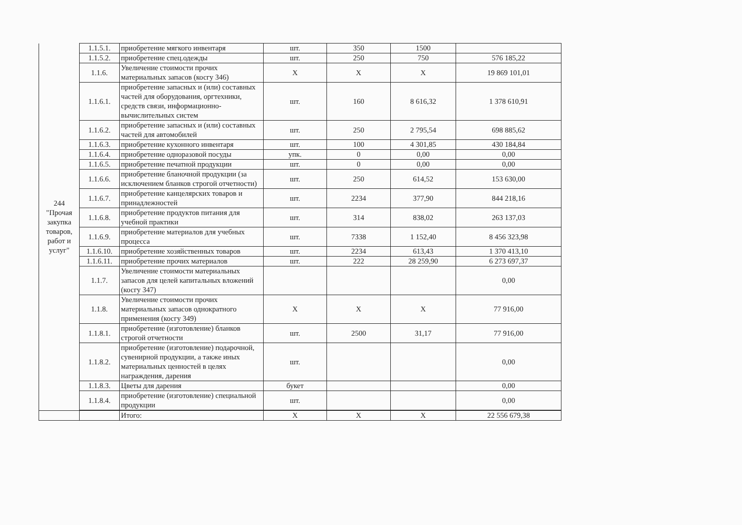| 244 "Прочая закупка товаров, работ и услуг" | 1.1.5.1. | приобретение мягкого инвентаря | шт. | 350 | 1500 | |
| | 1.1.5.2. | приобретение спец.одежды | шт. | 250 | 750 | 576 185,22 |
| | 1.1.6. | Увеличение стоимости прочих материальных запасов (косгу 346) | X | X | X | 19 869 101,01 |
| | 1.1.6.1. | приобретение запасных и (или) составных частей для оборудования, оргтехники, средств связи, информационно-вычислительных систем | шт. | 160 | 8 616,32 | 1 378 610,91 |
| | 1.1.6.2. | приобретение запасных и (или) составных частей для автомобилей | шт. | 250 | 2 795,54 | 698 885,62 |
| | 1.1.6.3. | приобретение кухонного инвентаря | шт. | 100 | 4 301,85 | 430 184,84 |
| | 1.1.6.4. | приобретение одноразовой посуды | упк. | 0 | 0,00 | 0,00 |
| | 1.1.6.5. | приобретение печатной продукции | шт. | 0 | 0,00 | 0,00 |
| | 1.1.6.6. | приобретение бланочной продукции (за исключением бланков строгой отчетности) | шт. | 250 | 614,52 | 153 630,00 |
| | 1.1.6.7. | приобретение канцелярских товаров и принадлежностей | шт. | 2234 | 377,90 | 844 218,16 |
| | 1.1.6.8. | приобретение продуктов питания для учебной практики | шт. | 314 | 838,02 | 263 137,03 |
| | 1.1.6.9. | приобретение материалов для учебных процесса | шт. | 7338 | 1 152,40 | 8 456 323,98 |
| | 1.1.6.10. | приобретение хозяйственных товаров | шт. | 2234 | 613,43 | 1 370 413,10 |
| | 1.1.6.11. | приобретение прочих материалов | шт. | 222 | 28 259,90 | 6 273 697,37 |
| | 1.1.7. | Увеличение стоимости материальных запасов для целей капитальных вложений (косгу 347) | | | | 0,00 |
| | 1.1.8. | Увеличение стоимости прочих материальных запасов однократного применения (косгу 349) | X | X | X | 77 916,00 |
| | 1.1.8.1. | приобретение (изготовление) бланков строгой отчетности | шт. | 2500 | 31,17 | 77 916,00 |
| | 1.1.8.2. | приобретение (изготовление) подарочной, сувенирной продукции, а также иных материальных ценностей в целях награждения, дарения | шт. | | | 0,00 |
| | 1.1.8.3. | Цветы для дарения | букет | | | 0,00 |
| | 1.1.8.4. | приобретение (изготовление) специальной продукции | шт. | | | 0,00 |
| | | Итого: | X | X | X | 22 556 679,38 |